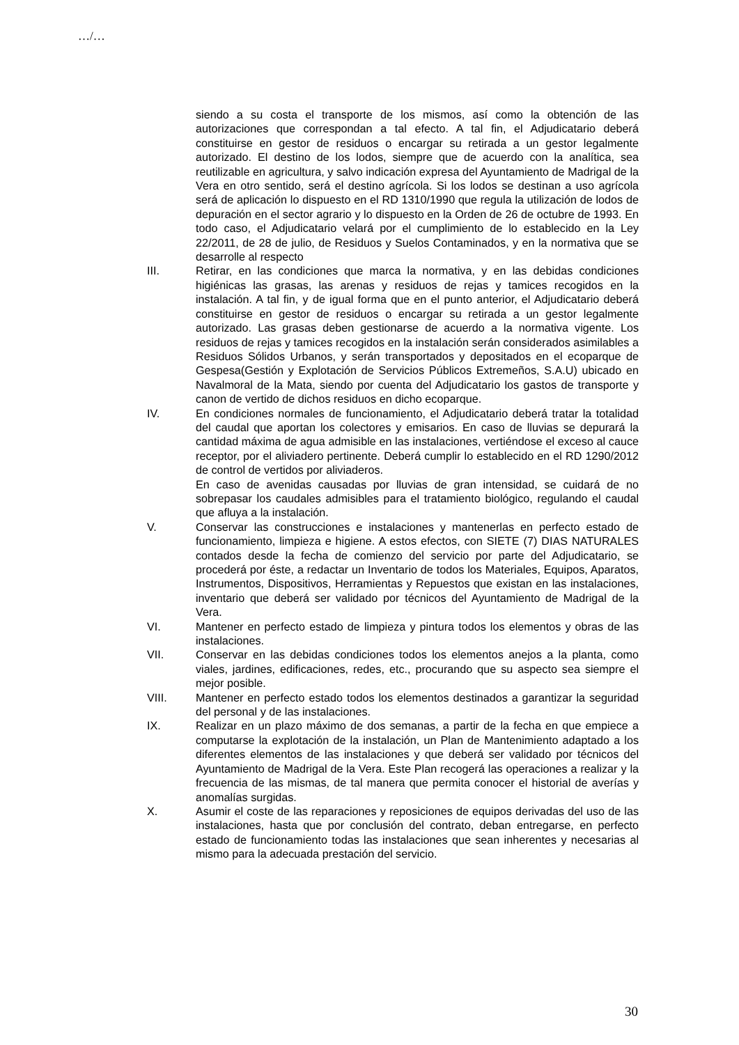…/…
siendo a su costa el transporte de los mismos, así como la obtención de las autorizaciones que correspondan a tal efecto. A tal fin, el Adjudicatario deberá constituirse en gestor de residuos o encargar su retirada a un gestor legalmente autorizado. El destino de los lodos, siempre que de acuerdo con la analítica, sea reutilizable en agricultura, y salvo indicación expresa del Ayuntamiento de Madrigal de la Vera en otro sentido, será el destino agrícola. Si los lodos se destinan a uso agrícola será de aplicación lo dispuesto en el RD 1310/1990 que regula la utilización de lodos de depuración en el sector agrario y lo dispuesto en la Orden de 26 de octubre de 1993. En todo caso, el Adjudicatario velará por el cumplimiento de lo establecido en la Ley 22/2011, de 28 de julio, de Residuos y Suelos Contaminados, y en la normativa que se desarrolle al respecto
III. Retirar, en las condiciones que marca la normativa, y en las debidas condiciones higiénicas las grasas, las arenas y residuos de rejas y tamices recogidos en la instalación. A tal fin, y de igual forma que en el punto anterior, el Adjudicatario deberá constituirse en gestor de residuos o encargar su retirada a un gestor legalmente autorizado. Las grasas deben gestionarse de acuerdo a la normativa vigente. Los residuos de rejas y tamices recogidos en la instalación serán considerados asimilables a Residuos Sólidos Urbanos, y serán transportados y depositados en el ecoparque de Gespesa(Gestión y Explotación de Servicios Públicos Extremeños, S.A.U) ubicado en Navalmoral de la Mata, siendo por cuenta del Adjudicatario los gastos de transporte y canon de vertido de dichos residuos en dicho ecoparque.
IV. En condiciones normales de funcionamiento, el Adjudicatario deberá tratar la totalidad del caudal que aportan los colectores y emisarios. En caso de lluvias se depurará la cantidad máxima de agua admisible en las instalaciones, vertiéndose el exceso al cauce receptor, por el aliviadero pertinente. Deberá cumplir lo establecido en el RD 1290/2012 de control de vertidos por aliviaderos.
En caso de avenidas causadas por lluvias de gran intensidad, se cuidará de no sobrepasar los caudales admisibles para el tratamiento biológico, regulando el caudal que afluya a la instalación.
V. Conservar las construcciones e instalaciones y mantenerlas en perfecto estado de funcionamiento, limpieza e higiene. A estos efectos, con SIETE (7) DIAS NATURALES contados desde la fecha de comienzo del servicio por parte del Adjudicatario, se procederá por éste, a redactar un Inventario de todos los Materiales, Equipos, Aparatos, Instrumentos, Dispositivos, Herramientas y Repuestos que existan en las instalaciones, inventario que deberá ser validado por técnicos del Ayuntamiento de Madrigal de la Vera.
VI. Mantener en perfecto estado de limpieza y pintura todos los elementos y obras de las instalaciones.
VII. Conservar en las debidas condiciones todos los elementos anejos a la planta, como viales, jardines, edificaciones, redes, etc., procurando que su aspecto sea siempre el mejor posible.
VIII. Mantener en perfecto estado todos los elementos destinados a garantizar la seguridad del personal y de las instalaciones.
IX. Realizar en un plazo máximo de dos semanas, a partir de la fecha en que empiece a computarse la explotación de la instalación, un Plan de Mantenimiento adaptado a los diferentes elementos de las instalaciones y que deberá ser validado por técnicos del Ayuntamiento de Madrigal de la Vera. Este Plan recogerá las operaciones a realizar y la frecuencia de las mismas, de tal manera que permita conocer el historial de averías y anomalías surgidas.
X. Asumir el coste de las reparaciones y reposiciones de equipos derivadas del uso de las instalaciones, hasta que por conclusión del contrato, deban entregarse, en perfecto estado de funcionamiento todas las instalaciones que sean inherentes y necesarias al mismo para la adecuada prestación del servicio.
30